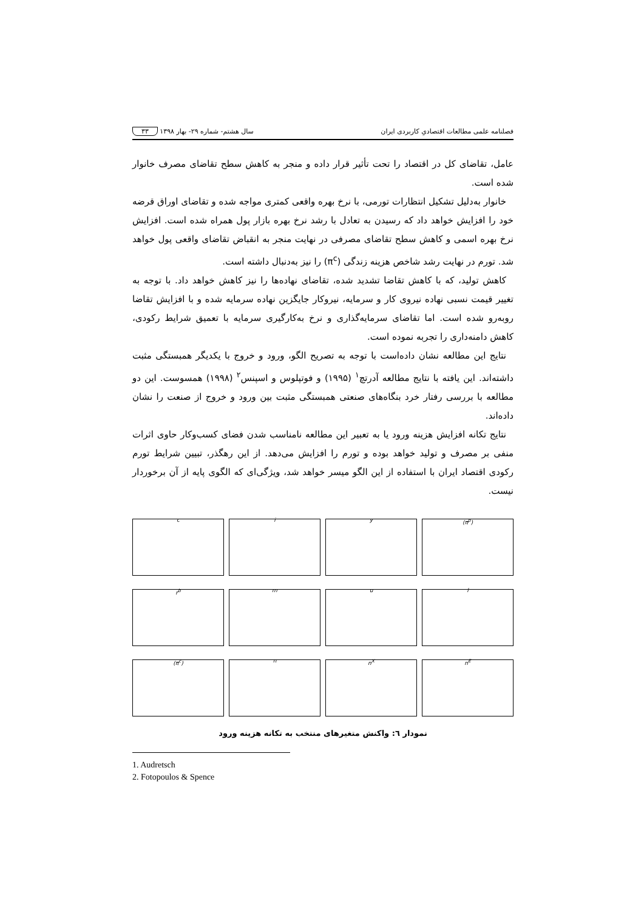فصلنامه علمی مطالعات اقتصادیِ کاربردی ایران سال هشتم- شماره ۲۹- بهار ۱۳۹۸ ۳۳
عامل، تقاضای کل در اقتصاد را تحت تأثیر قرار داده و منجر به کاهش سطح تقاضای مصرف خانوار شده است.
خانوار به‌دلیل تشکیل انتظارات تورمی، با نرخ بهره واقعی کمتری مواجه شده و تقاضای اوراق قرضه خود را افزایش خواهد داد که رسیدن به تعادل با رشد نرخ بهره بازار پول همراه شده است. افزایش نرخ بهره اسمی و کاهش سطح تقاضای مصرفی در نهایت منجر به انقباض تقاضای واقعی پول خواهد شد. تورم در نهایت رشد شاخص هزینه زندگی (π<sup>c</sup>) را نیز به‌دنبال داشته است.
کاهش تولید، که با کاهش تقاضا تشدید شده، تقاضای نهاده‌ها را نیز کاهش خواهد داد. با توجه به تغییر قیمت نسبی نهاده نیروی کار و سرمایه، نیروکار جایگزین نهاده سرمایه شده و با افزایش تقاضا روبه‌رو شده است. اما تقاضای سرمایه‌گذاری و نرخ به‌کارگیری سرمایه با تعمیق شرایط رکودی، کاهش دامنه‌داری را تجربه نموده است.
نتایج این مطالعه نشان داده‌است با توجه به تصریح الگو، ورود و خروج با یکدیگر همبستگی مثبت داشته‌اند. این یافته با نتایج مطالعه آدرتچ<sup>۱</sup> (۱۹۹۵) و فوتپلوس و اسپنس<sup>۲</sup> (۱۹۹۸) همسوست. این دو مطالعه با بررسی رفتار خرد بنگاه‌های صنعتی همبستگی مثبت بین ورود و خروج از صنعت را نشان داده‌اند.
نتایج تکانه افزایش هزینه ورود یا به تعبیر این مطالعه نامناسب شدن فضای کسب‌وکار حاوی اثرات منفی بر مصرف و تولید خواهد بوده و تورم را افزایش می‌دهد. از این رهگذر، تبیین شرایط تورم رکودی اقتصاد ایران با استفاده از این الگو میسر خواهد شد، ویژگی‌ای که الگوی پایه از آن برخوردار نیست.
c
i
y
(π<sup>p</sup>)
r<sup>b</sup>
m
u
l
(π<sup>c</sup>)
n
n<sup>X</sup>
n<sup>E</sup>
نمودار ٦: واکنش متغیرهای منتخب به تکانه هزینه ورود
1. Audretsch
2. Fotopoulos & Spence